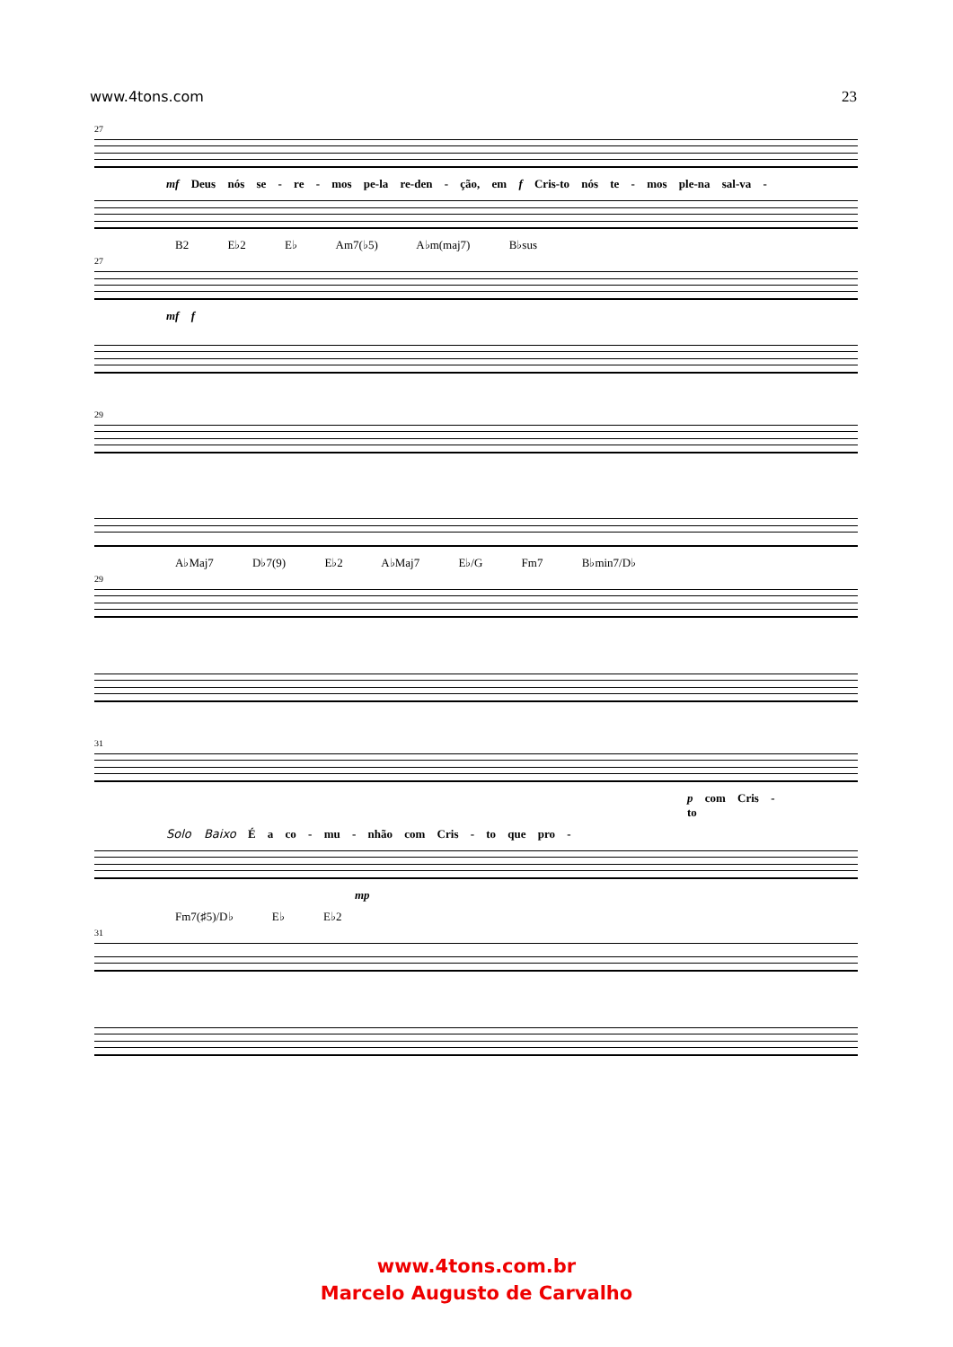www.4tons.com 23
27
mf Deus nós se - re - mos pe-la re-den - ção, em f Cris-to nós te - mos ple-na sal-va -
B2 E♭2 E♭ Am7(♭5) A♭m(maj7) B♭sus
27
mf f
29
A♭Maj7 D♭7(9) E♭2 A♭Maj7 E♭/G Fm7 B♭min7/D♭
29
31
p com Cris - to
Solo Baixo É a co - mu - nhão com Cris - to que pro -
mp
Fm7(♯5)/D♭ E♭ E♭2
31
www.4tons.com.br
Marcelo Augusto de Carvalho